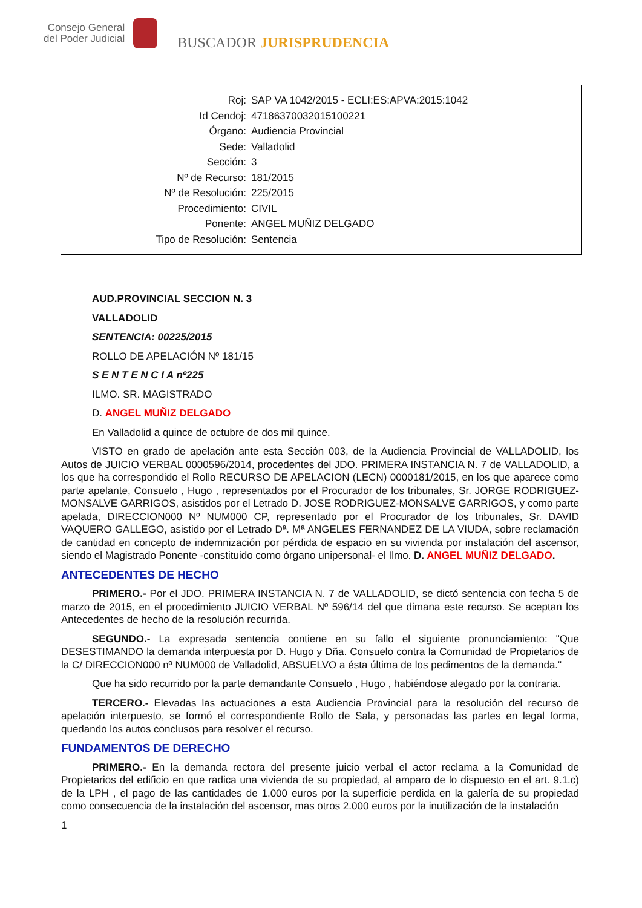Consejo General
del Poder Judicial
BUSCADOR JURISPRUDENCIA
| Roj: | SAP VA 1042/2015 - ECLI:ES:APVA:2015:1042 |
| Id Cendoj: | 47186370032015100221 |
| Órgano: | Audiencia Provincial |
| Sede: | Valladolid |
| Sección: | 3 |
| Nº de Recurso: | 181/2015 |
| Nº de Resolución: | 225/2015 |
| Procedimiento: | CIVIL |
| Ponente: | ANGEL MUÑIZ DELGADO |
| Tipo de Resolución: | Sentencia |
AUD.PROVINCIAL SECCION N. 3
VALLADOLID
SENTENCIA: 00225/2015
ROLLO DE APELACIÓN Nº 181/15
S E N T E N C I A nº225
ILMO. SR. MAGISTRADO
D. ANGEL MUÑIZ DELGADO
En Valladolid a quince de octubre de dos mil quince.
VISTO en grado de apelación ante esta Sección 003, de la Audiencia Provincial de VALLADOLID, los Autos de JUICIO VERBAL 0000596/2014, procedentes del JDO. PRIMERA INSTANCIA N. 7 de VALLADOLID, a los que ha correspondido el Rollo RECURSO DE APELACION (LECN) 0000181/2015, en los que aparece como parte apelante, Consuelo , Hugo , representados por el Procurador de los tribunales, Sr. JORGE RODRIGUEZ- MONSALVE GARRIGOS, asistidos por el Letrado D. JOSE RODRIGUEZ-MONSALVE GARRIGOS, y como parte apelada, DIRECCION000 Nº NUM000 CP, representado por el Procurador de los tribunales, Sr. DAVID VAQUERO GALLEGO, asistido por el Letrado Dª. Mª ANGELES FERNANDEZ DE LA VIUDA, sobre reclamación de cantidad en concepto de indemnización por pérdida de espacio en su vivienda por instalación del ascensor, siendo el Magistrado Ponente -constituido como órgano unipersonal- el Ilmo. D. ANGEL MUÑIZ DELGADO.
ANTECEDENTES DE HECHO
PRIMERO.- Por el JDO. PRIMERA INSTANCIA N. 7 de VALLADOLID, se dictó sentencia con fecha 5 de marzo de 2015, en el procedimiento JUICIO VERBAL Nº 596/14 del que dimana este recurso. Se aceptan los Antecedentes de hecho de la resolución recurrida.
SEGUNDO.- La expresada sentencia contiene en su fallo el siguiente pronunciamiento: "Que DESESTIMANDO la demanda interpuesta por D. Hugo y Dña. Consuelo contra la Comunidad de Propietarios de la C/ DIRECCION000 nº NUM000 de Valladolid, ABSUELVO a ésta última de los pedimentos de la demanda."
Que ha sido recurrido por la parte demandante Consuelo , Hugo , habiéndose alegado por la contraria.
TERCERO.- Elevadas las actuaciones a esta Audiencia Provincial para la resolución del recurso de apelación interpuesto, se formó el correspondiente Rollo de Sala, y personadas las partes en legal forma, quedando los autos conclusos para resolver el recurso.
FUNDAMENTOS DE DERECHO
PRIMERO.- En la demanda rectora del presente juicio verbal el actor reclama a la Comunidad de Propietarios del edificio en que radica una vivienda de su propiedad, al amparo de lo dispuesto en el art. 9.1.c) de la LPH , el pago de las cantidades de 1.000 euros por la superficie perdida en la galería de su propiedad como consecuencia de la instalación del ascensor, mas otros 2.000 euros por la inutilización de la instalación
1